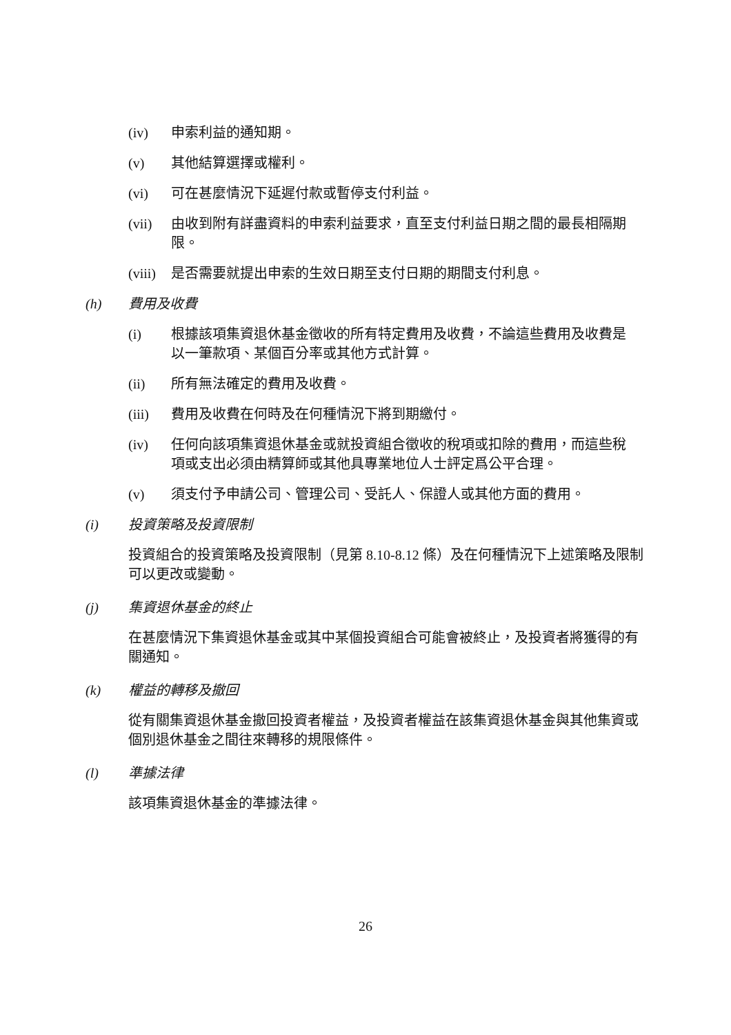(iv) 申索利益的通知期。
(v) 其他結算選擇或權利。
(vi) 可在甚麼情況下延遲付款或暫停支付利益。
(vii) 由收到附有詳盡資料的申索利益要求，直至支付利益日期之間的最長相隔期限。
(viii)
是否需要就提出申索的生效日期至支付日期的期間支付利息。
(h) 費用及收費
(i) 根據該項集資退休基金徵收的所有特定費用及收費，不論這些費用及收費是以一筆款項、某個百分率或其他方式計算。
(ii) 所有無法確定的費用及收費。
(iii) 費用及收費在何時及在何種情況下將到期繳付。
(iv) 任何向該項集資退休基金或就投資組合徵收的稅項或扣除的費用，而這些稅項或支出必須由精算師或其他具專業地位人士評定爲公平合理。
(v) 須支付予申請公司、管理公司、受託人、保證人或其他方面的費用。
(i) 投資策略及投資限制
投資組合的投資策略及投資限制（見第 8.10-8.12 條）及在何種情況下上述策略及限制可以更改或變動。
(j) 集資退休基金的終止
在甚麼情況下集資退休基金或其中某個投資組合可能會被終止，及投資者將獲得的有關通知。
(k) 權益的轉移及撤回
從有關集資退休基金撤回投資者權益，及投資者權益在該集資退休基金與其他集資或個別退休基金之間往來轉移的規限條件。
(l) 準據法律
該項集資退休基金的準據法律。
26